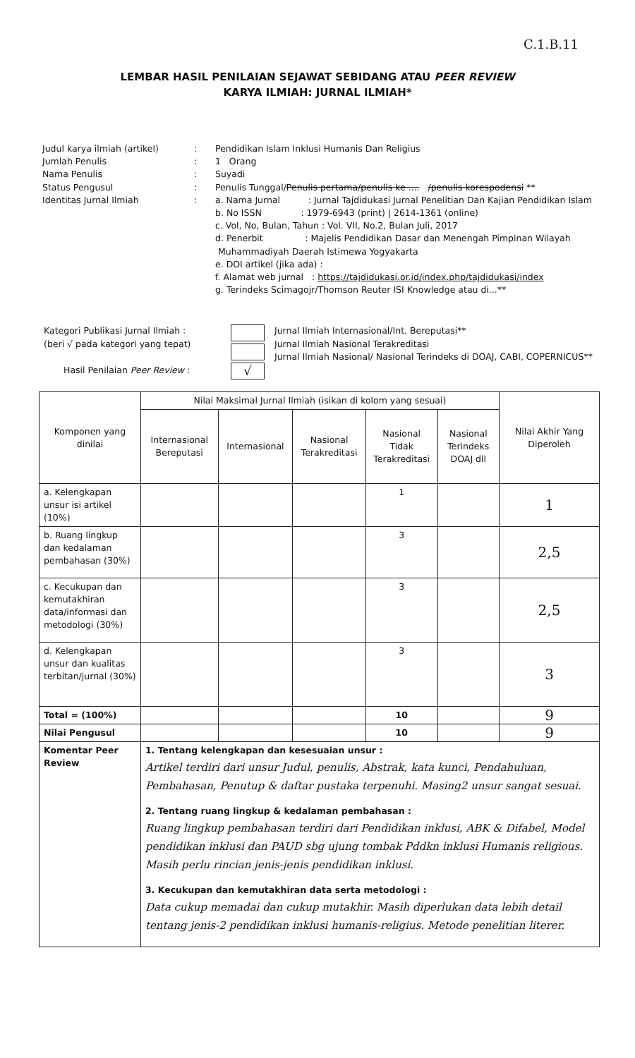C.1.B.11
LEMBAR HASIL PENILAIAN SEJAWAT SEBIDANG ATAU PEER REVIEW
KARYA ILMIAH: JURNAL ILMIAH*
Judul karya ilmiah (artikel) : Pendidikan Islam Inklusi Humanis Dan Religius
Jumlah Penulis : 1 Orang
Nama Penulis : Suyadi
Status Pengusul : Penulis Tunggal/Penulis pertama/penulis ke .... /penulis korespodensi **
Identitas Jurnal Ilmiah : a. Nama Jurnal : Jurnal Tajdidukasi Jurnal Penelitian Dan Kajian Pendidikan Islam
b. No ISSN : 1979-6943 (print) | 2614-1361 (online)
c. Vol, No, Bulan, Tahun : Vol. VII, No.2, Bulan Juli, 2017
d. Penerbit : Majelis Pendidikan Dasar dan Menengah Pimpinan Wilayah
Muhammadiyah Daerah Istimewa Yogyakarta
e. DOI artikel (jika ada) :
f. Alamat web jurnal : https://tajdidukasi.or.id/index.php/tajdidukasi/index
g. Terindeks Scimagojr/Thomson Reuter ISI Knowledge atau di...**
Kategori Publikasi Jurnal Ilmiah :
(beri √ pada kategori yang tepat)
Hasil Penilaian Peer Review :
√
Jurnal Ilmiah Internasional/Int. Bereputasi**
Jurnal Ilmiah Nasional Terakreditasi
Jurnal Ilmiah Nasional/ Nasional Terindeks di DOAJ, CABI, COPERNICUS**
| Komponen yang dinilai | Nilai Maksimal Jurnal Ilmiah (isikan di kolom yang sesuai) | | | | | Nilai Akhir Yang Diperoleh |
| --- | --- | --- | --- | --- | --- | --- |
| | Internasional Bereputasi | Internasional | Nasional Terakreditasi | Nasional Tidak Terakreditasi | Nasional Terindeks DOAJ dll | |
| a. Kelengkapan unsur isi artikel (10%) | | | | 1 | | 1 |
| b. Ruang lingkup dan kedalaman pembahasan (30%) | | | | 3 | | 2,5 |
| c. Kecukupan dan kemutakhiran data/informasi dan metodologi (30%) | | | | 3 | | 2,5 |
| d. Kelengkapan unsur dan kualitas terbitan/jurnal (30%) | | | | 3 | | 3 |
| Total = (100%) | | | | 10 | | 9 |
| Nilai Pengusul | | | | 10 | | 9 |
| Komentar Peer Review | 1. Tentang kelengkapan dan kesesuaian unsur : Artikel terdiri dari unsur Judul, penulis, Abstrak, kata kunci, Pendahuluan, Pembahasan, Penutup & daftar pustaka terpenuhi. Masing2 unsur sangat sesuai. 2. Tentang ruang lingkup & kedalaman pembahasan : Ruang lingkup pembahasan terdiri dari Pendidikan inklusi, ABK & Difabel, Model pendidikan inklusi dan PAUD sbg ujung tombak Pddkn inklusi Humanis religious. Masih perlu rincian jenis-jenis pendidikan inklusi. 3. Kecukupan dan kemutakhiran data serta metodologi : Data cukup memadai dan cukup mutakhir. Masih diperlukan data lebih detail tentang jenis-2 pendidikan inklusi humanis-religius. Metode penelitian literer. | | | | | |